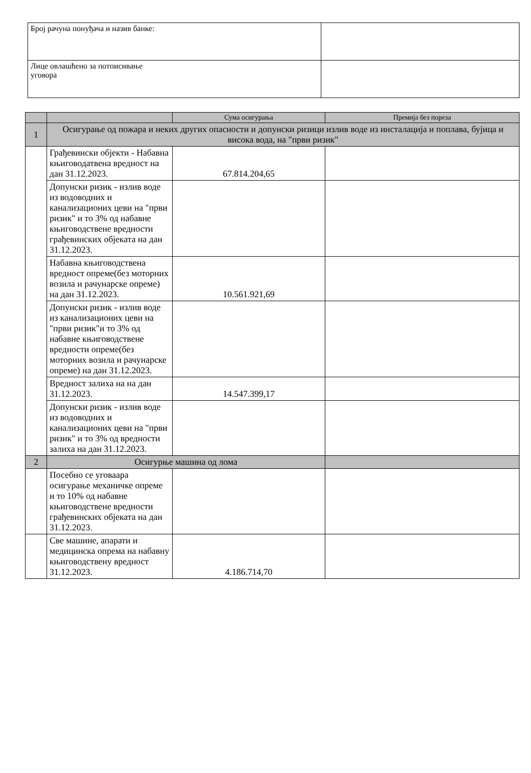| Број рачуна понуђача и назив банке: | |
| Лице овлашћено за потписивање уговора | |
| | | Сума осигурања | Премија без пореза |
| --- | --- | --- | --- |
| 1 | Осигурање од пожара и неких других опасности и допунски ризици излив воде из инсталација и поплава, бујица и висока вода, на "први ризик" | | |
| | Грађевински објекти - Набавна књиговодатвена вредност на дан 31.12.2023. | 67.814.204,65 | |
| | Допунски ризик - излив воде из водоводних и канализационих цеви на "први ризик" и то 3% од набавне књиговодствене вредности грађевинских објеката на дан 31.12.2023. | | |
| | Набавна књиговодствена вредност опреме(без моторних возила и рачунарске опреме) на дан 31.12.2023. | 10.561.921,69 | |
| | Допунски ризик - излив воде из канализационих цеви на "први ризик"и то 3% од набавне књиговодствене вредности опреме(без моторних возила и рачунарске опреме) на дан 31.12.2023. | | |
| | Вредност залиха на на дан 31.12.2023. | 14.547.399,17 | |
| | Допунски ризик - излив воде из водоводних и канализационих цеви на "први ризик" и то 3% од вредности залиха на дан 31.12.2023. | | |
| 2 | Осигурње машина од лома | | |
| | Посебно се уговаара осигурање механичке опреме и то 10% од набавне књиговодствене вредности грађевинских објеката на дан 31.12.2023. | | |
| | Све машине, апарати и медицинска опрема на набавну књиговодствену вредност 31.12.2023. | 4.186.714,70 | |